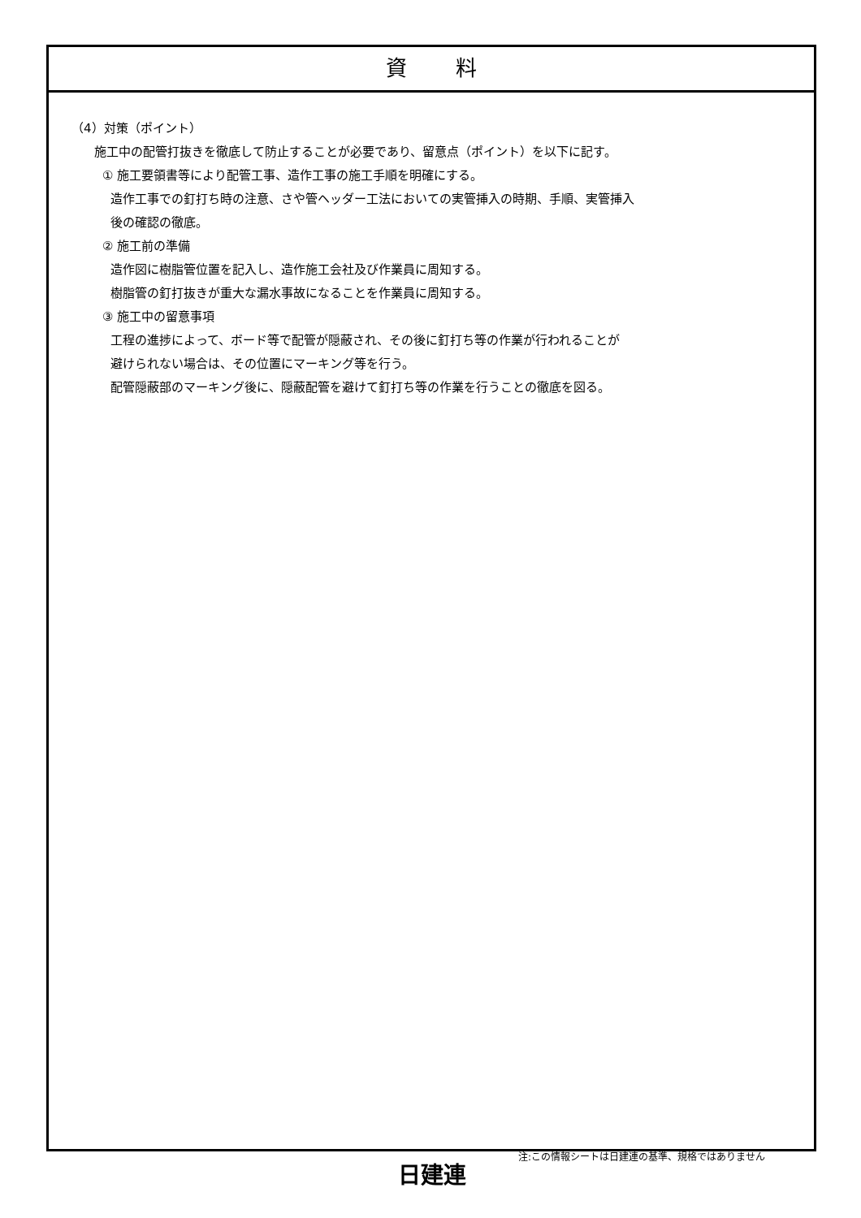資料
（4）対策（ポイント）
施工中の配管打抜きを徹底して防止することが必要であり、留意点（ポイント）を以下に記す。
① 施工要領書等により配管工事、造作工事の施工手順を明確にする。
造作工事での釘打ち時の注意、さや管ヘッダー工法においての実管挿入の時期、手順、実管挿入
後の確認の徹底。
② 施工前の準備
造作図に樹脂管位置を記入し、造作施工会社及び作業員に周知する。
樹脂管の釘打抜きが重大な漏水事故になることを作業員に周知する。
③ 施工中の留意事項
工程の進捗によって、ボード等で配管が隠蔽され、その後に釘打ち等の作業が行われることが
避けられない場合は、その位置にマーキング等を行う。
配管隠蔽部のマーキング後に、隠蔽配管を避けて釘打ち等の作業を行うことの徹底を図る。
日建連
注:この情報シートは日建連の基準、規格ではありません